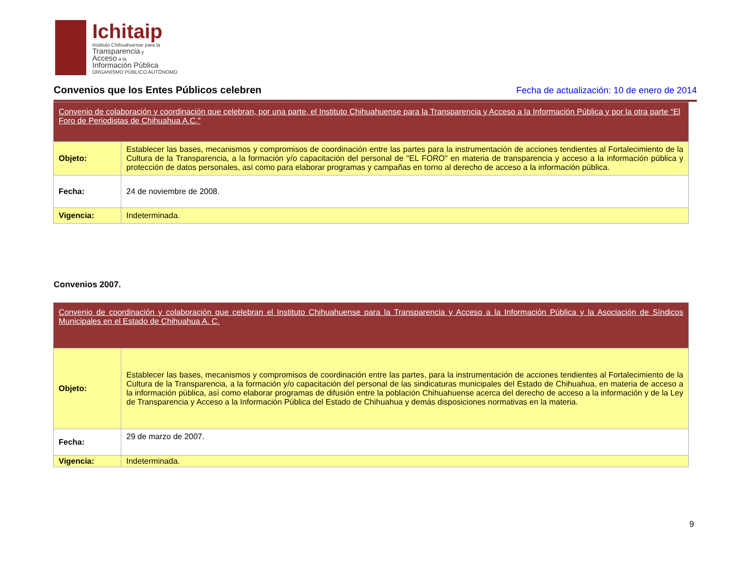Ichitaip
Instituto Chihuahuense para la
Transparencia y
Acceso a la
Información Pública
ORGANISMO PÚBLICO AUTÓNOMO
Convenios que los Entes Públicos celebren
Fecha de actualización: 10 de enero de 2014
| Convenio de colaboración y coordinación que celebran, por una parte, el Instituto Chihuahuense para la Transparencia y Acceso a la Información Pública y por la otra parte “El Foro de Periodistas de Chihuahua A.C.” | |
| Objeto: | Establecer las bases, mecanismos y compromisos de coordinación entre las partes para la instrumentación de acciones tendientes al Fortalecimiento de la Cultura de la Transparencia, a la formación y/o capacitación del personal de "EL FORO" en materia de transparencia y acceso a la información pública y protección de datos personales, así como para elaborar programas y campañas en torno al derecho de acceso a la información pública. |
| Fecha: | 24 de noviembre de 2008. |
| Vigencia: | Indeterminada. |
Convenios 2007.
| Convenio de coordinación y colaboración que celebran el Instituto Chihuahuense para la Transparencia y Acceso a la Información Pública y la Asociación de Síndicos Municipales en el Estado de Chihuahua A. C. | |
| Objeto: | Establecer las bases, mecanismos y compromisos de coordinación entre las partes, para la instrumentación de acciones tendientes al Fortalecimiento de la Cultura de la Transparencia, a la formación y/o capacitación del personal de las sindicaturas municipales del Estado de Chihuahua, en materia de acceso a la información pública, así como elaborar programas de difusión entre la población Chihuahuense acerca del derecho de acceso a la información y de la Ley de Transparencia y Acceso a la Información Pública del Estado de Chihuahua y demás disposiciones normativas en la materia. |
| Fecha: | 29 de marzo de 2007. |
| Vigencia: | Indeterminada. |
9